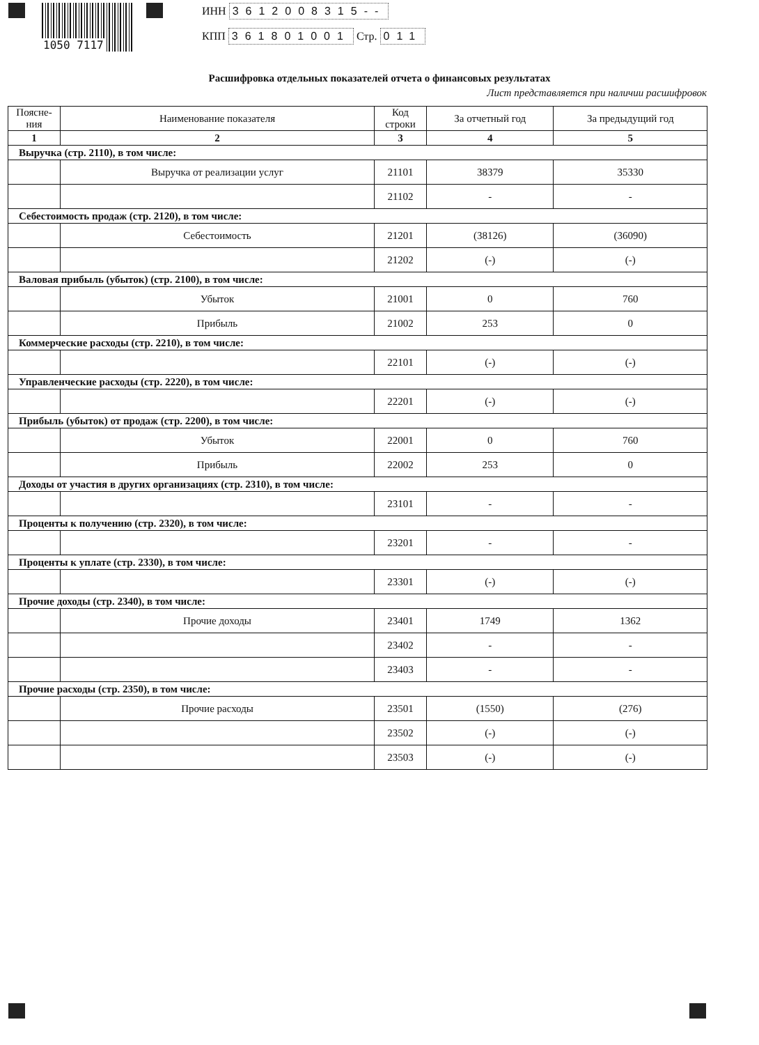1050 7117
ИНН 3612008315--
КПП 361801001 Стр. 011
Расшифровка отдельных показателей отчета о финансовых результатах
Лист представляется при наличии расшифровок
| Поясне- ния | Наименование показателя | Код строки | За отчетный год | За предыдущий год |
| --- | --- | --- | --- | --- |
| 1 | 2 | 3 | 4 | 5 |
| Выручка (стр. 2110), в том числе: | | | | |
| | Выручка от реализации услуг | 21101 | 38379 | 35330 |
| | | 21102 | - | - |
| Себестоимость продаж (стр. 2120), в том числе: | | | | |
| | Себестоимость | 21201 | (38126) | (36090) |
| | | 21202 | (-) | (-) |
| Валовая прибыль (убыток) (стр. 2100), в том числе: | | | | |
| | Убыток | 21001 | 0 | 760 |
| | Прибыль | 21002 | 253 | 0 |
| Коммерческие расходы (стр. 2210), в том числе: | | | | |
| | | 22101 | (-) | (-) |
| Управленческие расходы (стр. 2220), в том числе: | | | | |
| | | 22201 | (-) | (-) |
| Прибыль (убыток) от продаж (стр. 2200), в том числе: | | | | |
| | Убыток | 22001 | 0 | 760 |
| | Прибыль | 22002 | 253 | 0 |
| Доходы от участия в других организациях (стр. 2310), в том числе: | | | | |
| | | 23101 | - | - |
| Проценты к получению (стр. 2320), в том числе: | | | | |
| | | 23201 | - | - |
| Проценты к уплате (стр. 2330), в том числе: | | | | |
| | | 23301 | (-) | (-) |
| Прочие доходы (стр. 2340), в том числе: | | | | |
| | Прочие доходы | 23401 | 1749 | 1362 |
| | | 23402 | - | - |
| | | 23403 | - | - |
| Прочие расходы (стр. 2350), в том числе: | | | | |
| | Прочие расходы | 23501 | (1550) | (276) |
| | | 23502 | (-) | (-) |
| | | 23503 | (-) | (-) |